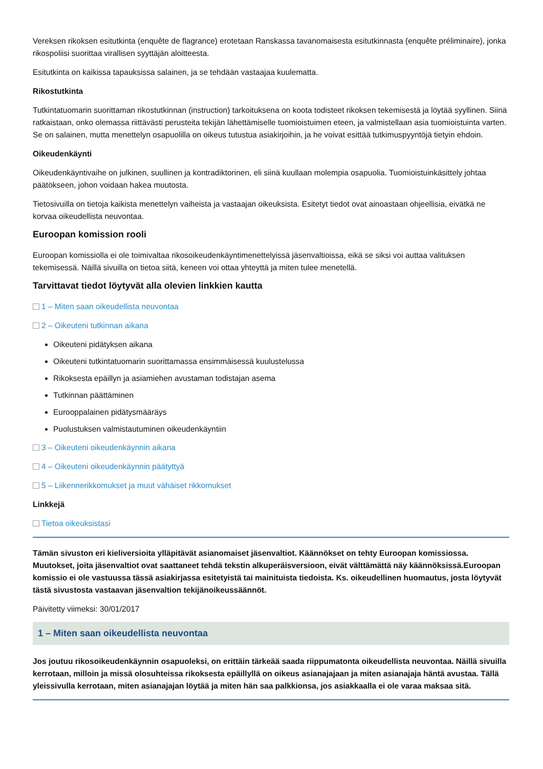Vereksen rikoksen esitutkinta (enquête de flagrance) erotetaan Ranskassa tavanomaisesta esitutkinnasta (enquête préliminaire), jonka rikospoliisi suorittaa virallisen syyttäjän aloitteesta.
Esitutkinta on kaikissa tapauksissa salainen, ja se tehdään vastaajaa kuulematta.
Rikostutkinta
Tutkintatuomarin suorittaman rikostutkinnan (instruction) tarkoituksena on koota todisteet rikoksen tekemisestä ja löytää syyllinen. Siinä ratkaistaan, onko olemassa riittävästi perusteita tekijän lähettämiselle tuomioistuimen eteen, ja valmistellaan asia tuomioistuinta varten. Se on salainen, mutta menettelyn osapuolilla on oikeus tutustua asiakirjoihin, ja he voivat esittää tutkimuspyyntöjä tietyin ehdoin.
Oikeudenkäynti
Oikeudenkäyntivaihe on julkinen, suullinen ja kontradiktorinen, eli siinä kuullaan molempia osapuolia. Tuomioistuinkäsittely johtaa päätökseen, johon voidaan hakea muutosta.
Tietosivuilla on tietoja kaikista menettelyn vaiheista ja vastaajan oikeuksista. Esitetyt tiedot ovat ainoastaan ohjeellisia, eivätkä ne korvaa oikeudellista neuvontaa.
Euroopan komission rooli
Euroopan komissiolla ei ole toimivaltaa rikosoikeudenkäyntimenettelyissä jäsenvaltioissa, eikä se siksi voi auttaa valituksen tekemisessä. Näillä sivuilla on tietoa siitä, keneen voi ottaa yhteyttä ja miten tulee menetellä.
Tarvittavat tiedot löytyvät alla olevien linkkien kautta
1 – Miten saan oikeudellista neuvontaa
2 – Oikeuteni tutkinnan aikana
Oikeuteni pidätyksen aikana
Oikeuteni tutkintatuomarin suorittamassa ensimmäisessä kuulustelussa
Rikoksesta epäillyn ja asiamiehen avustaman todistajan asema
Tutkinnan päättäminen
Eurooppalainen pidätysmääräys
Puolustuksen valmistautuminen oikeudenkäyntiin
3 – Oikeuteni oikeudenkäynnin aikana
4 – Oikeuteni oikeudenkäynnin päätyttyä
5 – Liikennerikkomukset ja muut vähäiset rikkomukset
Linkkejä
Tietoa oikeuksistasi
Tämän sivuston eri kieliversioita ylläpitävät asianomaiset jäsenvaltiot. Käännökset on tehty Euroopan komissiossa. Muutokset, joita jäsenvaltiot ovat saattaneet tehdä tekstin alkuperäisversioon, eivät välttämättä näy käännöksissä.Euroopan komissio ei ole vastuussa tässä asiakirjassa esitetyistä tai mainituista tiedoista. Ks. oikeudellinen huomautus, josta löytyvät tästä sivustosta vastaavan jäsenvaltion tekijänoikeussäännöt.
Päivitetty viimeksi: 30/01/2017
1 – Miten saan oikeudellista neuvontaa
Jos joutuu rikosoikeudenkäynnin osapuoleksi, on erittäin tärkeää saada riippumatonta oikeudellista neuvontaa. Näillä sivuilla kerrotaan, milloin ja missä olosuhteissa rikoksesta epäillyllä on oikeus asianajajaan ja miten asianajaja häntä avustaa. Tällä yleissivulla kerrotaan, miten asianajajan löytää ja miten hän saa palkkionsa, jos asiakkaalla ei ole varaa maksaa sitä.